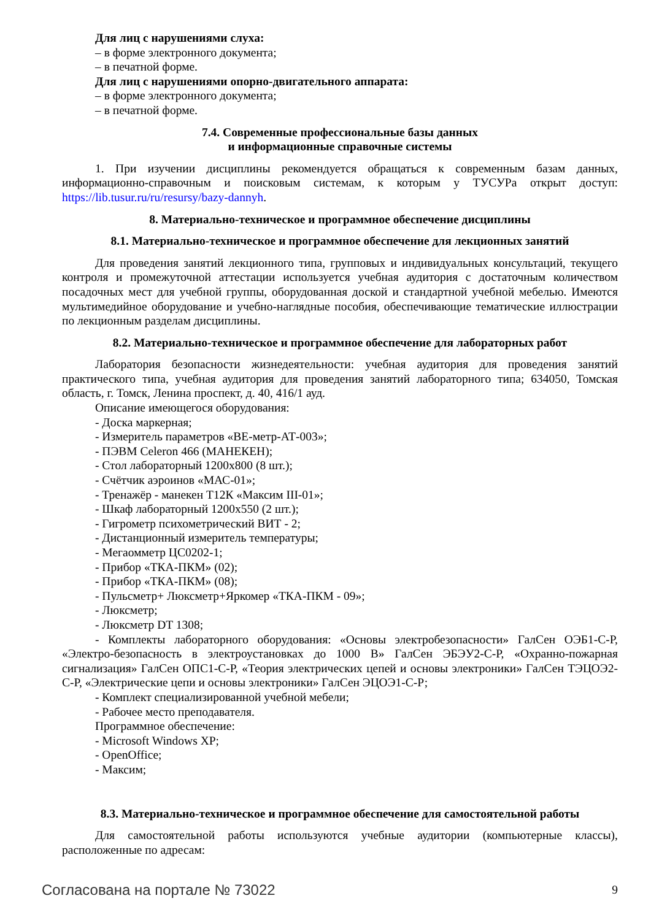Для лиц с нарушениями слуха:
– в форме электронного документа;
– в печатной форме.
Для лиц с нарушениями опорно-двигательного аппарата:
– в форме электронного документа;
– в печатной форме.
7.4. Современные профессиональные базы данных
и информационные справочные системы
1. При изучении дисциплины рекомендуется обращаться к современным базам данных, информационно-справочным и поисковым системам, к которым у ТУСУРа открыт доступ: https://lib.tusur.ru/ru/resursy/bazy-dannyh.
8. Материально-техническое и программное обеспечение дисциплины
8.1. Материально-техническое и программное обеспечение для лекционных занятий
Для проведения занятий лекционного типа, групповых и индивидуальных консультаций, текущего контроля и промежуточной аттестации используется учебная аудитория с достаточным количеством посадочных мест для учебной группы, оборудованная доской и стандартной учебной мебелью. Имеются мультимедийное оборудование и учебно-наглядные пособия, обеспечивающие тематические иллюстрации по лекционным разделам дисциплины.
8.2. Материально-техническое и программное обеспечение для лабораторных работ
Лаборатория безопасности жизнедеятельности: учебная аудитория для проведения занятий практического типа, учебная аудитория для проведения занятий лабораторного типа; 634050, Томская область, г. Томск, Ленина проспект, д. 40, 416/1 ауд.
Описание имеющегося оборудования:
- Доска маркерная;
- Измеритель параметров «ВЕ-метр-АТ-003»;
- ПЭВМ Celeron 466 (МАНЕКЕН);
- Стол лабораторный 1200х800 (8 шт.);
- Счётчик аэроинов «МАС-01»;
- Тренажёр - манекен Т12К «Максим III-01»;
- Шкаф лабораторный 1200х550 (2 шт.);
- Гигрометр психометрический ВИТ - 2;
- Дистанционный измеритель температуры;
- Мегаомметр ЦС0202-1;
- Прибор «ТКА-ПКМ» (02);
- Прибор «ТКА-ПКМ» (08);
- Пульсметр+ Люксметр+Яркомер «ТКА-ПКМ - 09»;
- Люксметр;
- Люксметр DT 1308;
- Комплекты лабораторного оборудования: «Основы электробезопасности» ГалСен ОЭБ1-С-Р, «Электро-безопасность в электроустановках до 1000 В» ГалСен ЭБЭУ2-С-Р, «Охранно-пожарная сигнализация» ГалСен ОПС1-С-Р, «Теория электрических цепей и основы электроники» ГалСен ТЭЦОЭ2-С-Р, «Электрические цепи и основы электроники» ГалСен ЭЦОЭ1-С-Р;
- Комплект специализированной учебной мебели;
- Рабочее место преподавателя.
Программное обеспечение:
- Microsoft Windows XP;
- OpenOffice;
- Максим;
8.3. Материально-техническое и программное обеспечение для самостоятельной работы
Для самостоятельной работы используются учебные аудитории (компьютерные классы), расположенные по адресам:
Согласована на портале № 73022 9